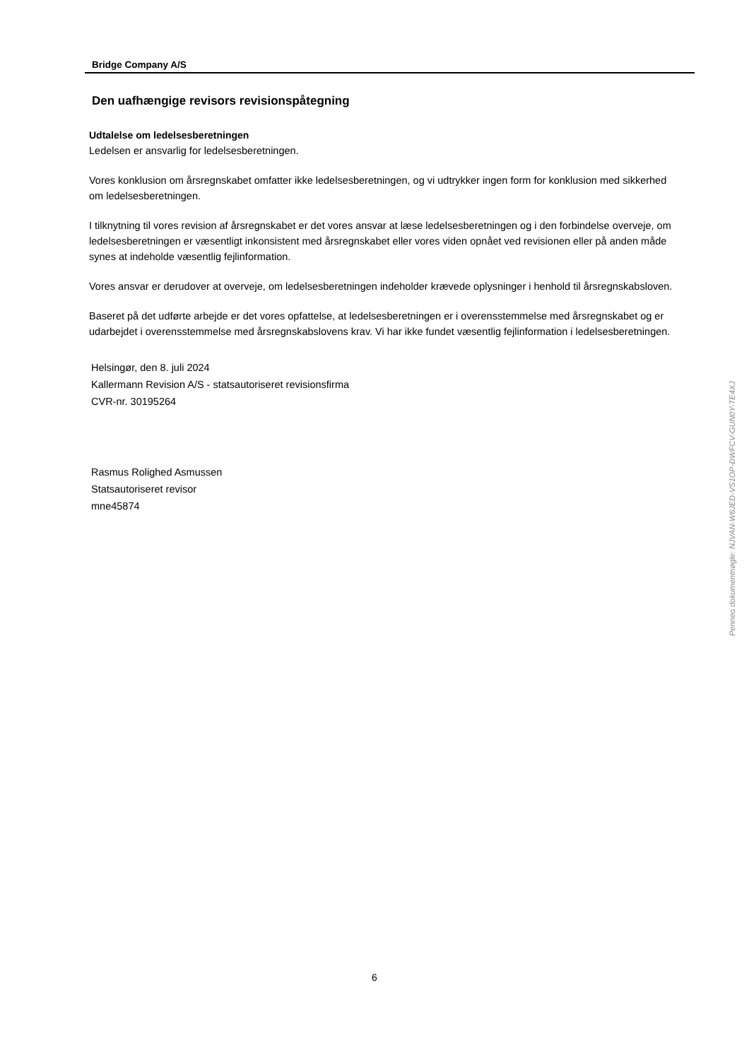Bridge Company A/S
Den uafhængige revisors revisionspåtegning
Udtalelse om ledelsesberetningen
Ledelsen er ansvarlig for ledelsesberetningen.
Vores konklusion om årsregnskabet omfatter ikke ledelsesberetningen, og vi udtrykker ingen form for konklusion med sikkerhed om ledelsesberetningen.
I tilknytning til vores revision af årsregnskabet er det vores ansvar at læse ledelsesberetningen og i den forbindelse overveje, om ledelsesberetningen er væsentligt inkonsistent med årsregnskabet eller vores viden opnået ved revisionen eller på anden måde synes at indeholde væsentlig fejlinformation.
Vores ansvar er derudover at overveje, om ledelsesberetningen indeholder krævede oplysninger i henhold til årsregnskabsloven.
Baseret på det udførte arbejde er det vores opfattelse, at ledelsesberetningen er i overensstemmelse med årsregnskabet og er udarbejdet i overensstemmelse med årsregnskabslovens krav. Vi har ikke fundet væsentlig fejlinformation i ledelsesberetningen.
Helsingør, den 8. juli 2024
Kallermann Revision A/S - statsautoriseret revisionsfirma
CVR-nr. 30195264
Rasmus Rolighed Asmussen
Statsautoriseret revisor
mne45874
Penneo dokumentnøgle: NJVAN-W6JED-VS1OP-DWFCV-GUN0Y-TE4XJ
6